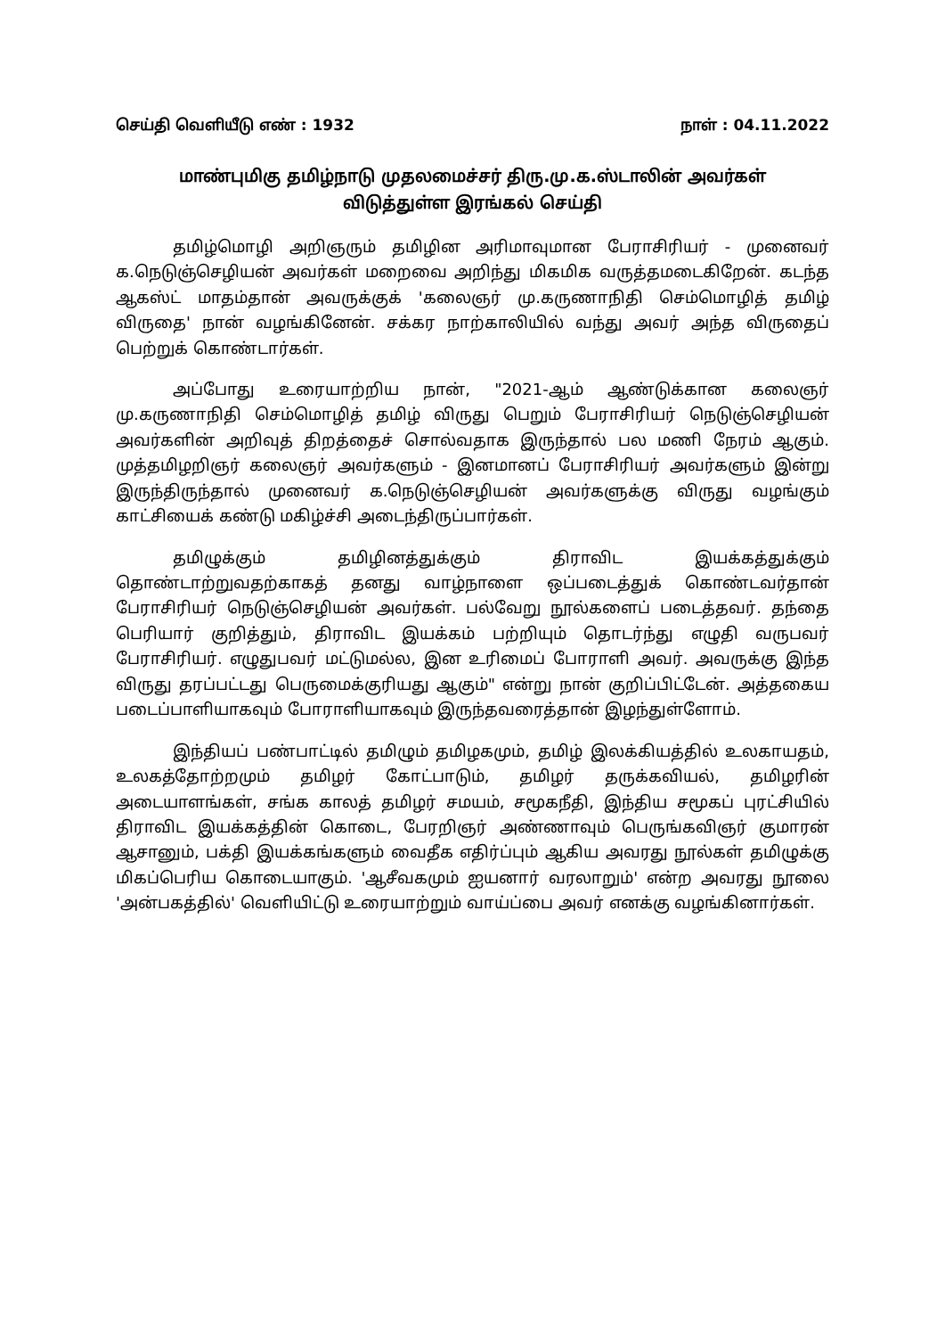செய்தி வெளியீடு எண் : 1932 நாள் : 04.11.2022
மாண்புமிகு தமிழ்நாடு முதலமைச்சர் திரு.மு.க.ஸ்டாலின் அவர்கள்
விடுத்துள்ள இரங்கல் செய்தி
தமிழ்மொழி அறிஞரும் தமிழின அரிமாவுமான பேராசிரியர் - முனைவர் க.நெடுஞ்செழியன் அவர்கள் மறைவை அறிந்து மிகமிக வருத்தமடைகிறேன். கடந்த ஆகஸ்ட் மாதம்தான் அவருக்குக் 'கலைஞர் மு.கருணாநிதி செம்மொழித் தமிழ் விருதை' நான் வழங்கினேன். சக்கர நாற்காலியில் வந்து அவர் அந்த விருதைப் பெற்றுக் கொண்டார்கள்.
அப்போது உரையாற்றிய நான், "2021-ஆம் ஆண்டுக்கான கலைஞர் மு.கருணாநிதி செம்மொழித் தமிழ் விருது பெறும் பேராசிரியர் நெடுஞ்செழியன் அவர்களின் அறிவுத் திறத்தைச் சொல்வதாக இருந்தால் பல மணி நேரம் ஆகும். முத்தமிழறிஞர் கலைஞர் அவர்களும் - இனமானப் பேராசிரியர் அவர்களும் இன்று இருந்திருந்தால் முனைவர் க.நெடுஞ்செழியன் அவர்களுக்கு விருது வழங்கும் காட்சியைக் கண்டு மகிழ்ச்சி அடைந்திருப்பார்கள்.
தமிழுக்கும் தமிழினத்துக்கும் திராவிட இயக்கத்துக்கும் தொண்டாற்றுவதற்காகத் தனது வாழ்நாளை ஒப்படைத்துக் கொண்டவர்தான் பேராசிரியர் நெடுஞ்செழியன் அவர்கள். பல்வேறு நூல்களைப் படைத்தவர். தந்தை பெரியார் குறித்தும், திராவிட இயக்கம் பற்றியும் தொடர்ந்து எழுதி வருபவர் பேராசிரியர். எழுதுபவர் மட்டுமல்ல, இன உரிமைப் போராளி அவர். அவருக்கு இந்த விருது தரப்பட்டது பெருமைக்குரியது ஆகும்" என்று நான் குறிப்பிட்டேன். அத்தகைய படைப்பாளியாகவும் போராளியாகவும் இருந்தவரைத்தான் இழந்துள்ளோம்.
இந்தியப் பண்பாட்டில் தமிழும் தமிழகமும், தமிழ் இலக்கியத்தில் உலகாயதம், உலகத்தோற்றமும் தமிழர் கோட்பாடும், தமிழர் தருக்கவியல், தமிழரின் அடையாளங்கள், சங்க காலத் தமிழர் சமயம், சமூகநீதி, இந்திய சமூகப் புரட்சியில் திராவிட இயக்கத்தின் கொடை, பேரறிஞர் அண்ணாவும் பெருங்கவிஞர் குமாரன் ஆசானும், பக்தி இயக்கங்களும் வைதீக எதிர்ப்பும் ஆகிய அவரது நூல்கள் தமிழுக்கு மிகப்பெரிய கொடையாகும். 'ஆசீவகமும் ஐயனார் வரலாறும்' என்ற அவரது நூலை 'அன்பகத்தில்' வெளியிட்டு உரையாற்றும் வாய்ப்பை அவர் எனக்கு வழங்கினார்கள்.